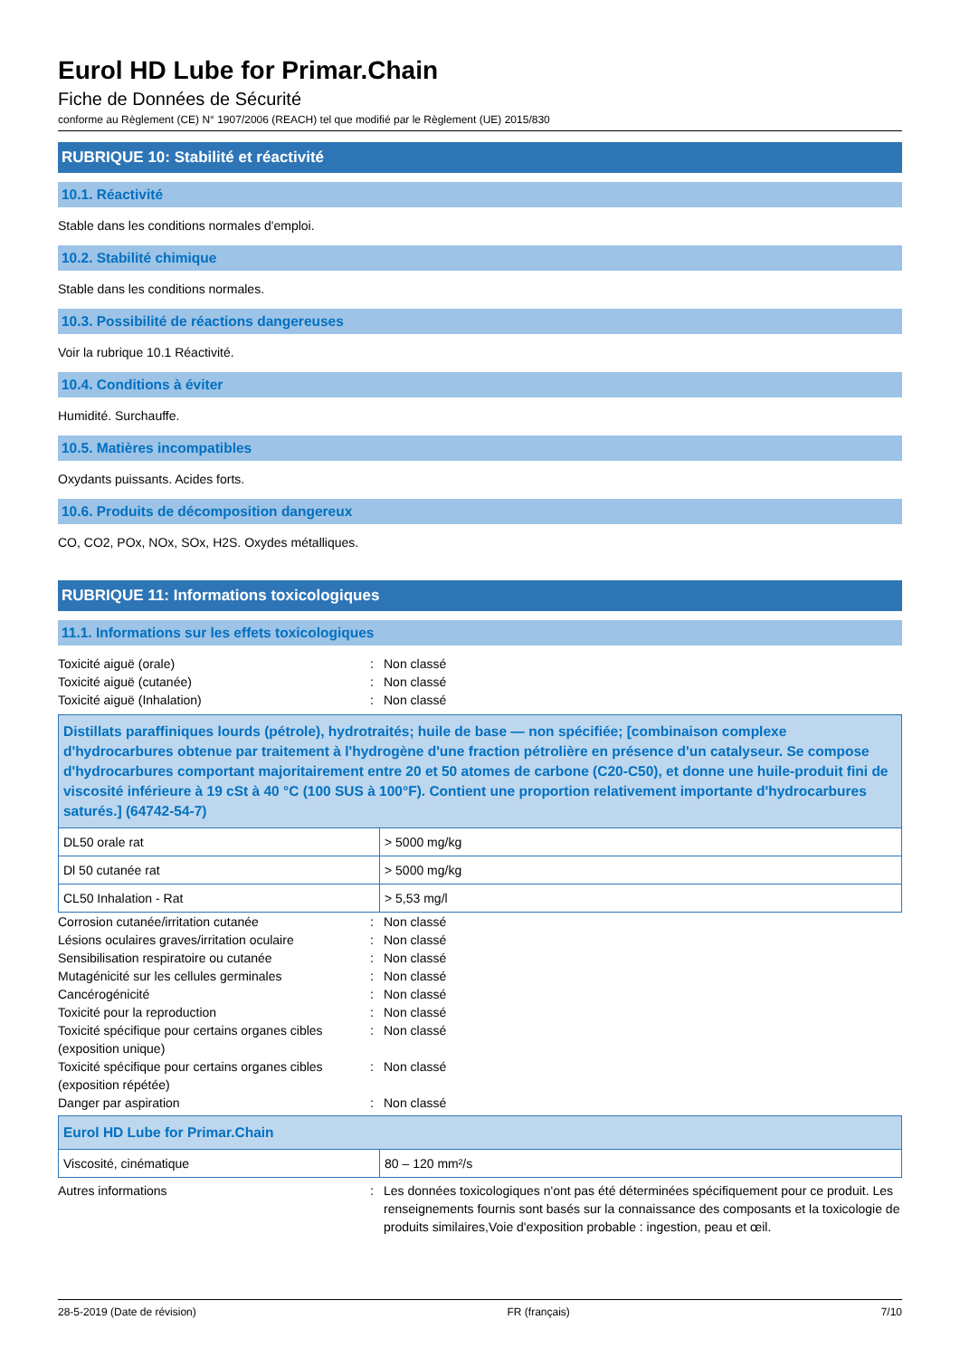Eurol HD Lube for Primar.Chain
Fiche de Données de Sécurité
conforme au Règlement (CE) N° 1907/2006 (REACH) tel que modifié par le Règlement (UE) 2015/830
RUBRIQUE 10: Stabilité et réactivité
10.1. Réactivité
Stable dans les conditions normales d'emploi.
10.2. Stabilité chimique
Stable dans les conditions normales.
10.3. Possibilité de réactions dangereuses
Voir la rubrique 10.1 Réactivité.
10.4. Conditions à éviter
Humidité. Surchauffe.
10.5. Matières incompatibles
Oxydants puissants. Acides forts.
10.6. Produits de décomposition dangereux
CO, CO2, POx, NOx, SOx, H2S. Oxydes métalliques.
RUBRIQUE 11: Informations toxicologiques
11.1. Informations sur les effets toxicologiques
Toxicité aiguë (orale): Non classé
Toxicité aiguë (cutanée): Non classé
Toxicité aiguë (Inhalation): Non classé
| Distillats paraffiniques lourds (pétrole), hydrotraités; huile de base — non spécifiée; [combinaison complexe d'hydrocarbures obtenue par traitement à l'hydrogène d'une fraction pétrolière en présence d'un catalyseur. Se compose d'hydrocarbures comportant majoritairement entre 20 et 50 atomes de carbone (C20-C50), et donne une huile-produit fini de viscosité inférieure à 19 cSt à 40 °C (100 SUS à 100°F). Contient une proportion relativement importante d'hydrocarbures saturés.] (64742-54-7) | |
| DL50 orale rat | > 5000 mg/kg |
| Dl 50 cutanée rat | > 5000 mg/kg |
| CL50 Inhalation - Rat | > 5,53 mg/l |
Corrosion cutanée/irritation cutanée: Non classé
Lésions oculaires graves/irritation oculaire: Non classé
Sensibilisation respiratoire ou cutanée: Non classé
Mutagénicité sur les cellules germinales: Non classé
Cancérogénicité: Non classé
Toxicité pour la reproduction: Non classé
Toxicité spécifique pour certains organes cibles (exposition unique): Non classé
Toxicité spécifique pour certains organes cibles (exposition répétée): Non classé
Danger par aspiration: Non classé
| Eurol HD Lube for Primar.Chain | |
| Viscosité, cinématique | 80 – 120 mm²/s |
Autres informations: Les données toxicologiques n'ont pas été déterminées spécifiquement pour ce produit. Les renseignements fournis sont basés sur la connaissance des composants et la toxicologie de produits similaires,Voie d'exposition probable : ingestion, peau et œil.
28-5-2019 (Date de révision) FR (français) 7/10